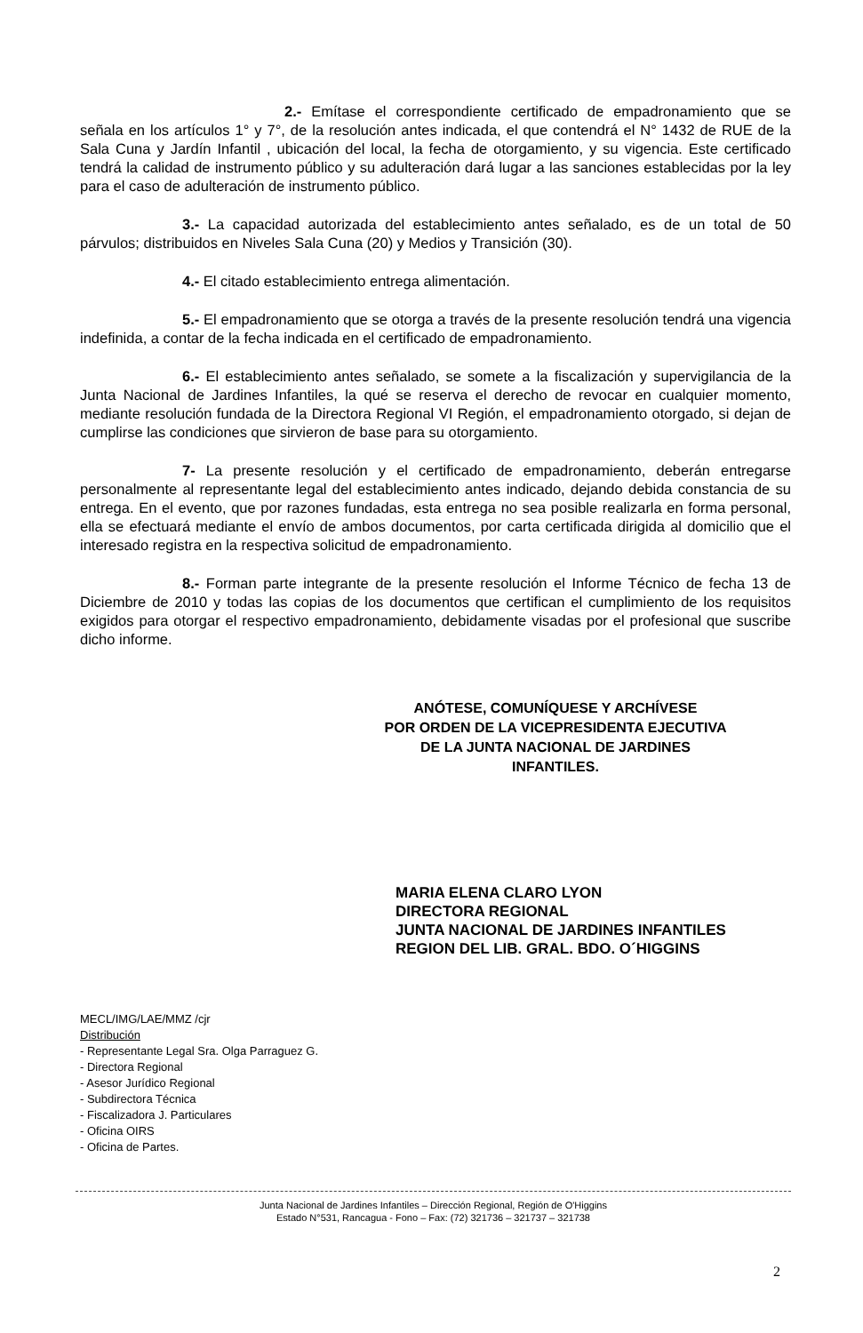2.- Emítase el correspondiente certificado de empadronamiento que se señala en los artículos 1° y 7°, de la resolución antes indicada, el que contendrá el N° 1432 de RUE de la Sala Cuna y Jardín Infantil , ubicación del local, la fecha de otorgamiento, y su vigencia. Este certificado tendrá la calidad de instrumento público y su adulteración dará lugar a las sanciones establecidas por la ley para el caso de adulteración de instrumento público.
3.- La capacidad autorizada del establecimiento antes señalado, es de un total de 50 párvulos; distribuidos en Niveles Sala Cuna (20) y Medios y Transición (30).
4.- El citado establecimiento entrega alimentación.
5.- El empadronamiento que se otorga a través de la presente resolución tendrá una vigencia indefinida, a contar de la fecha indicada en el certificado de empadronamiento.
6.- El establecimiento antes señalado, se somete a la fiscalización y supervigilancia de la Junta Nacional de Jardines Infantiles, la qué se reserva el derecho de revocar en cualquier momento, mediante resolución fundada de la Directora Regional VI Región, el empadronamiento otorgado, si dejan de cumplirse las condiciones que sirvieron de base para su otorgamiento.
7- La presente resolución y el certificado de empadronamiento, deberán entregarse personalmente al representante legal del establecimiento antes indicado, dejando debida constancia de su entrega. En el evento, que por razones fundadas, esta entrega no sea posible realizarla en forma personal, ella se efectuará mediante el envío de ambos documentos, por carta certificada dirigida al domicilio que el interesado registra en la respectiva solicitud de empadronamiento.
8.- Forman parte integrante de la presente resolución el Informe Técnico de fecha 13 de Diciembre de 2010 y todas las copias de los documentos que certifican el cumplimiento de los requisitos exigidos para otorgar el respectivo empadronamiento, debidamente visadas por el profesional que suscribe dicho informe.
ANÓTESE, COMUNÍQUESE Y ARCHÍVESE
POR ORDEN DE LA VICEPRESIDENTA EJECUTIVA
DE LA JUNTA NACIONAL DE JARDINES INFANTILES.
MARIA ELENA CLARO LYON
DIRECTORA REGIONAL
JUNTA NACIONAL DE JARDINES INFANTILES
REGION DEL LIB. GRAL. BDO. O´HIGGINS
MECL/IMG/LAE/MMZ /cjr
Distribución
- Representante Legal Sra. Olga Parraguez G.
- Directora Regional
- Asesor Jurídico Regional
- Subdirectora Técnica
- Fiscalizadora J. Particulares
- Oficina OIRS
- Oficina de Partes.
Junta Nacional de Jardines Infantiles – Dirección Regional, Región de O'Higgins
Estado N°531, Rancagua - Fono – Fax: (72) 321736 – 321737 – 321738
2